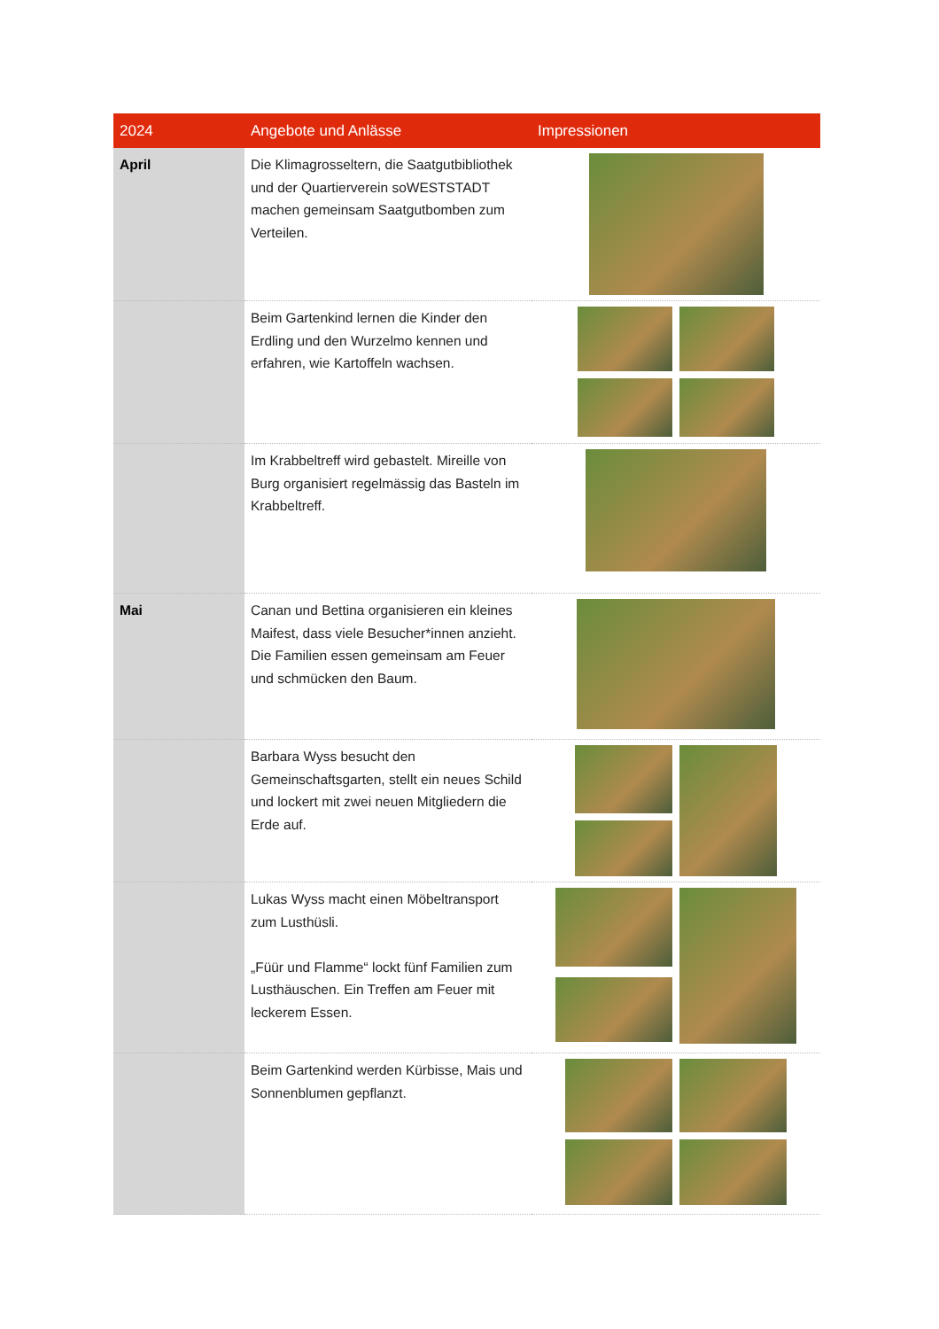| 2024 | Angebote und Anlässe | Impressionen |
| --- | --- | --- |
| April | Die Klimagrosseltern, die Saatgutbibliothek und der Quartierverein soWESTSTADT machen gemeinsam Saatgutbomben zum Verteilen. | |
| | Beim Gartenkind lernen die Kinder den Erdling und den Wurzelmo kennen und erfahren, wie Kartoffeln wachsen. | |
| | Im Krabbeltreff wird gebastelt. Mireille von Burg organisiert regelmässig das Basteln im Krabbeltreff. | |
| Mai | Canan und Bettina organisieren ein kleines Maifest, dass viele Besucher*innen anzieht. Die Familien essen gemeinsam am Feuer und schmücken den Baum. | |
| | Barbara Wyss besucht den Gemeinschaftsgarten, stellt ein neues Schild und lockert mit zwei neuen Mitgliedern die Erde auf. | |
| | Lukas Wyss macht einen Möbeltransport zum Lusthüsli. „Füür und Flamme“ lockt fünf Familien zum Lusthäuschen. Ein Treffen am Feuer mit leckerem Essen. | |
| | Beim Gartenkind werden Kürbisse, Mais und Sonnenblumen gepflanzt. | |